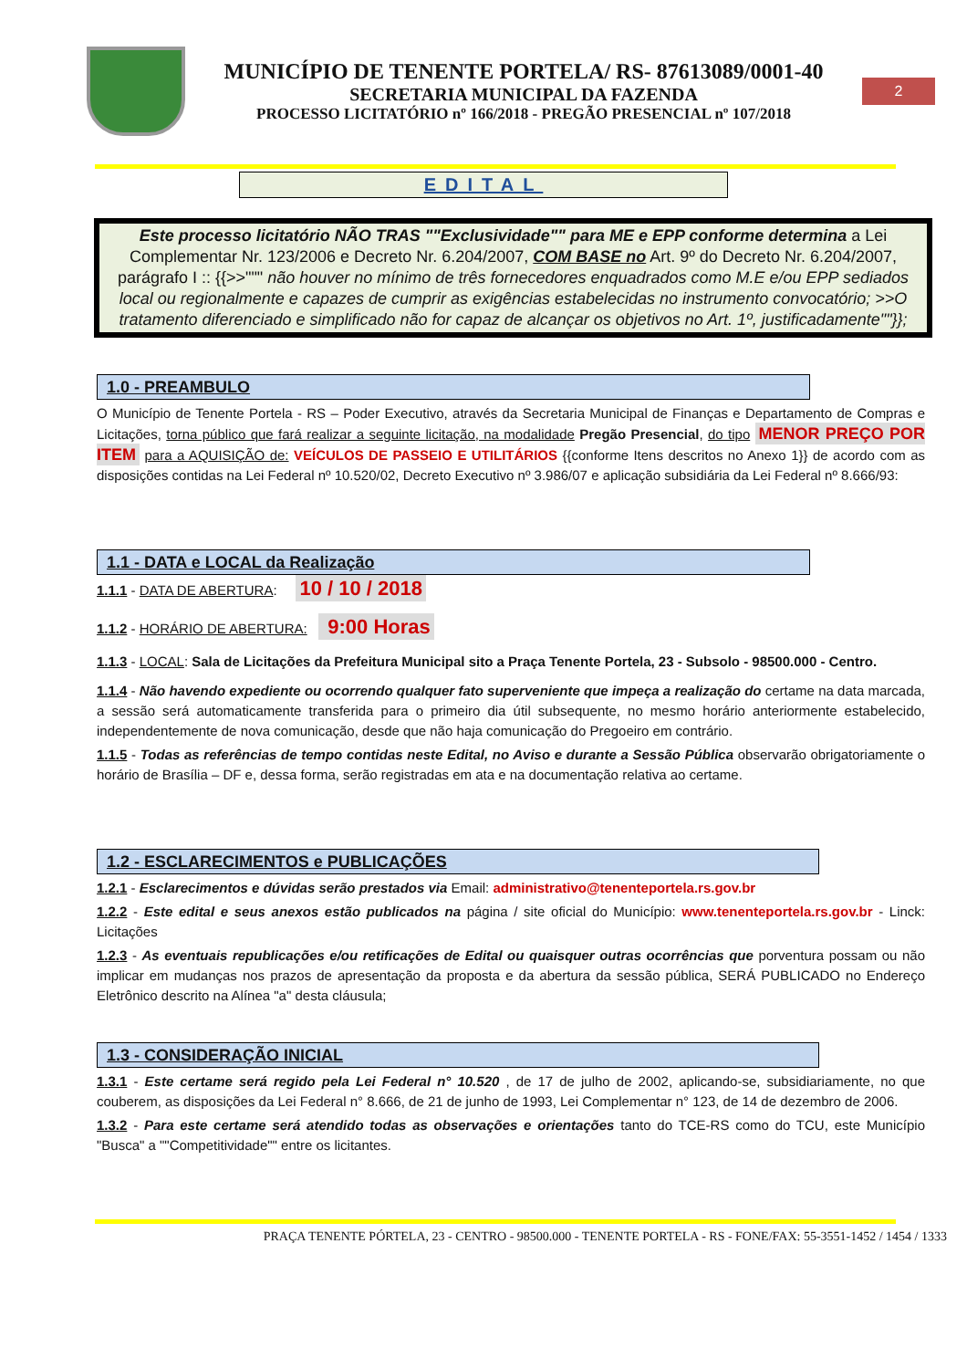MUNICÍPIO DE TENENTE PORTELA/ RS- 87613089/0001-40
SECRETARIA MUNICIPAL DA FAZENDA
PROCESSO LICITATÓRIO nº 166/2018 - PREGÃO PRESENCIAL nº 107/2018
2
EDITAL
Este processo licitatório NÃO TRAS ""Exclusividade"" para ME e EPP conforme determina a Lei Complementar Nr. 123/2006 e Decreto Nr. 6.204/2007, COM BASE no Art. 9º do Decreto Nr. 6.204/2007, parágrafo I :: {{>>""" não houver no mínimo de três fornecedores enquadrados como M.E e/ou EPP sediados local ou regionalmente e capazes de cumprir as exigências estabelecidas no instrumento convocatório; >>O tratamento diferenciado e simplificado não for capaz de alcançar os objetivos no Art. 1º, justificadamente""}};
1.0 - PREAMBULO
O Município de Tenente Portela - RS – Poder Executivo, através da Secretaria Municipal de Finanças e Departamento de Compras e Licitações, torna público que fará realizar a seguinte licitação, na modalidade Pregão Presencial, do tipo MENOR PREÇO POR ITEM para a AQUISIÇÃO de: VEÍCULOS DE PASSEIO E UTILITÁRIOS {{conforme Itens descritos no Anexo 1}} de acordo com as disposições contidas na Lei Federal nº 10.520/02, Decreto Executivo nº 3.986/07 e aplicação subsidiária da Lei Federal nº 8.666/93:
1.1 - DATA e LOCAL da Realização
1.1.1 - DATA DE ABERTURA: 10 / 10 / 2018
1.1.2 - HORÁRIO DE ABERTURA: 9:00 Horas
1.1.3 - LOCAL: Sala de Licitações da Prefeitura Municipal sito a Praça Tenente Portela, 23 - Subsolo - 98500.000 - Centro.
1.1.4 - Não havendo expediente ou ocorrendo qualquer fato superveniente que impeça a realização do certame na data marcada, a sessão será automaticamente transferida para o primeiro dia útil subsequente, no mesmo horário anteriormente estabelecido, independentemente de nova comunicação, desde que não haja comunicação do Pregoeiro em contrário.
1.1.5 - Todas as referências de tempo contidas neste Edital, no Aviso e durante a Sessão Pública observarão obrigatoriamente o horário de Brasília – DF e, dessa forma, serão registradas em ata e na documentação relativa ao certame.
1.2 - ESCLARECIMENTOS e PUBLICAÇÕES
1.2.1 - Esclarecimentos e dúvidas serão prestados via Email: administrativo@tenenteportela.rs.gov.br
1.2.2 - Este edital e seus anexos estão publicados na página / site oficial do Município: www.tenenteportela.rs.gov.br - Linck: Licitações
1.2.3 - As eventuais republicações e/ou retificações de Edital ou quaisquer outras ocorrências que porventura possam ou não implicar em mudanças nos prazos de apresentação da proposta e da abertura da sessão pública, SERÁ PUBLICADO no Endereço Eletrônico descrito na Alínea "a" desta cláusula;
1.3 - CONSIDERAÇÃO INICIAL
1.3.1 - Este certame será regido pela Lei Federal n° 10.520 , de 17 de julho de 2002, aplicando-se, subsidiariamente, no que couberem, as disposições da Lei Federal n° 8.666, de 21 de junho de 1993, Lei Complementar n° 123, de 14 de dezembro de 2006.
1.3.2 - Para este certame será atendido todas as observações e orientações tanto do TCE-RS como do TCU, este Município "Busca" a ""Competitividade"" entre os licitantes.
PRAÇA TENENTE PÓRTELA, 23 - CENTRO - 98500.000 - TENENTE PORTELA - RS - FONE/FAX: 55-3551-1452 / 1454 / 1333